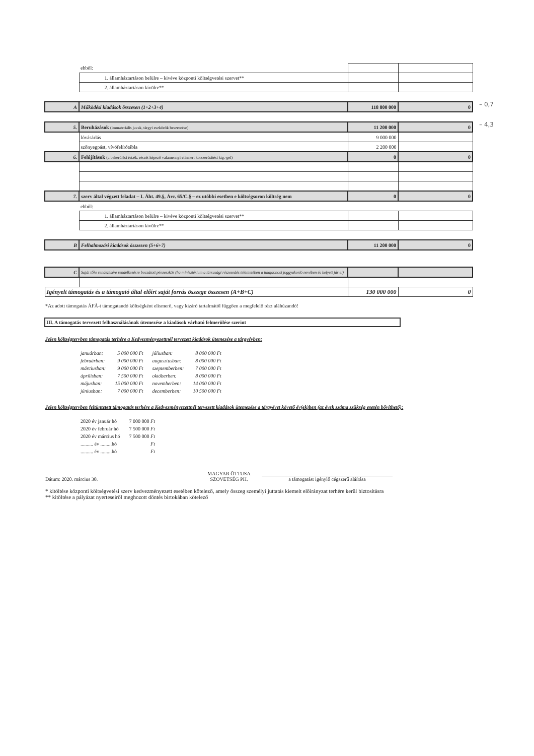– 0,7
– 4,3
| | ebből: | | |
| | 1. államháztartáson belülre – kivéve központi költségvetési szervet** | | |
| | 2. államháztartáson kívülre** | | |
| A | Működési kiadások összesen (1+2+3+4) | 118 800 000 | 0 |
| 5. | Beruházások (immateriális javak, tárgyi eszközök beszerzése) | 11 200 000 | 0 |
| | lóvásárlás | 9 000 000 | |
| | szőnyegpást, vívófelírótábla | 2 200 000 | |
| 6. | Felújítások (a bekerülési ért.ék. részét képező valamennyi elismert korszerűsítési ktg.-gel) | 0 | 0 |
| 7. | szerv által végzett feladat – I. Áht. 49.§, Ávr. 65/C.§ – ez utóbbi esetben e költségsoron költség nem | 0 | 0 |
| | ebből: | | |
| | 1. államháztartáson belülre – kivéve központi költségvetési szervet** | | |
| | 2. államháztartáson kívülre** | | |
| B | Felhalmozási kiadások összesen (5+6+7) | 11 200 000 | 0 |
| C | Saját tőke rendezésére rendelkezésre bocsátott pénzeszköz (ha minisztérium a társasági részesedés tekintetében a tulajdonosi joggyakorló nevében és helyett jár el) | | |
| Igényelt támogatás és a támogató által előírt saját forrás összege összesen (A+B+C) | | 130 000 000 | 0 |
*Az adott támogatás ÁFÁ-t támogatandó költségként elismerő, vagy kizáró tartalmától függően a megfelelő rész aláhúzandó!
III. A támogatás tervezett felhasználásának ütemezése a kiadások várható felmerülése szerint
Jelen költségtervben támogatás terhére a Kedvezményezettnél tervezett kiadások ütemezése a tárgyévben:
| januárban: | 5 000 000 Ft | júliusban: | 8 000 000 Ft |
| februárban: | 9 000 000 Ft | augusztusban: | 8 000 000 Ft |
| márciusban: | 9 000 000 Ft | szeptemberben: | 7 000 000 Ft |
| áprilisban: | 7 500 000 Ft | októberben: | 8 000 000 Ft |
| májusban: | 15 000 000 Ft | novemberben: | 14 000 000 Ft |
| júniusban: | 7 000 000 Ft | decemberben: | 10 500 000 Ft |
Jelen költségtervben feltüntetett támogatás terhére a Kedvezményezettnél tervezett kiadások ütemezése a tárgyévet követő év(ek)ben (az évek száma szükség esetén bővíthető):
| 2020 év január hó | 7 000 000 Ft |
| 2020 év február hó | 7 500 000 Ft |
| 2020 év március hó | 7 500 000 Ft |
| .......... év .........hó | Ft |
| .......... év .........hó | Ft |
Dátum: 2020. március 30.
MAGYAR ÖTTUSA SZÖVETSÉG PH.
a támogatást igénylő cégszerű aláírása
* kitöltése központi költségvetési szerv kedvezményezett esetében kötelező, amely összeg személyi juttatás kiemelt előirányzat terhére kerül biztosításra
** kitöltése a pályázat nyerteseiről meghozott döntés birtokában kötelező